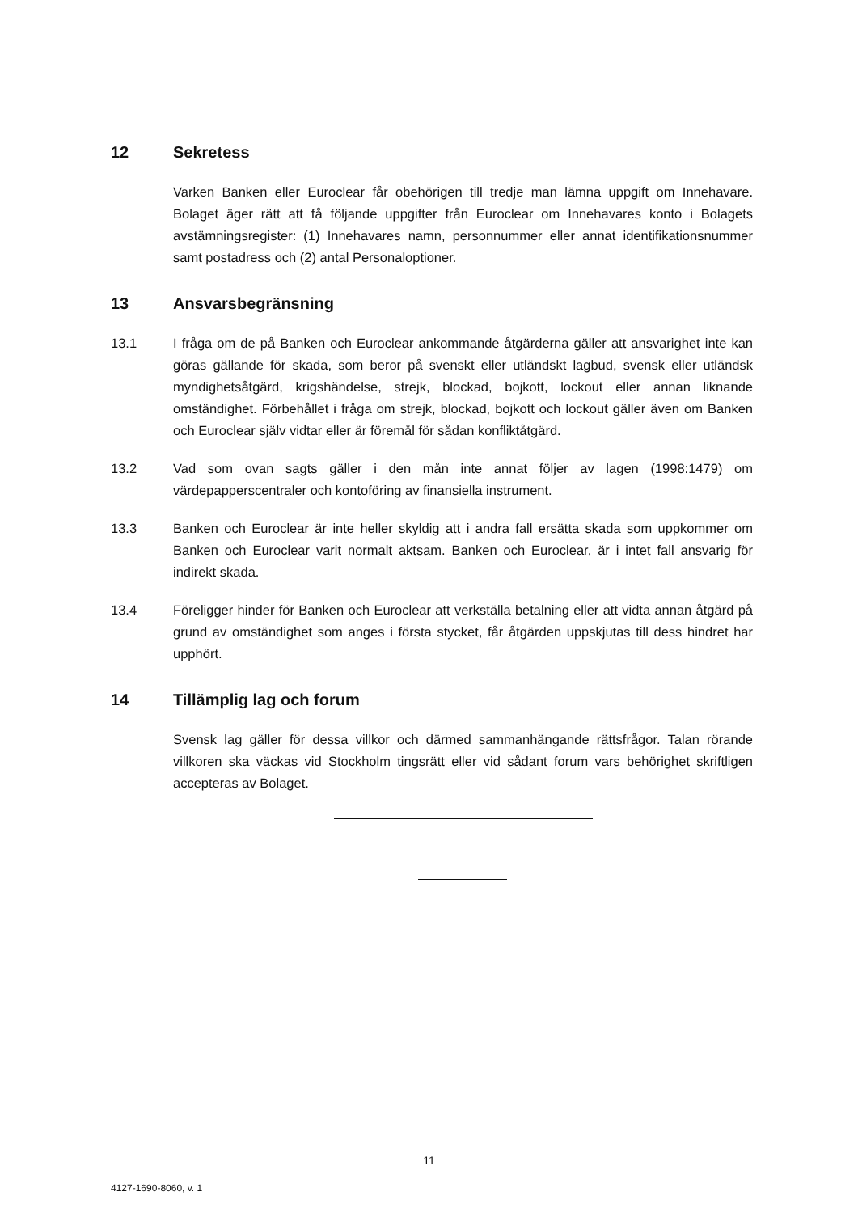12 Sekretess
Varken Banken eller Euroclear får obehörigen till tredje man lämna uppgift om Innehavare. Bolaget äger rätt att få följande uppgifter från Euroclear om Innehavares konto i Bolagets avstämningsregister: (1) Innehavares namn, personnummer eller annat identifikationsnummer samt postadress och (2) antal Personaloptioner.
13 Ansvarsbegränsning
13.1 I fråga om de på Banken och Euroclear ankommande åtgärderna gäller att ansvarighet inte kan göras gällande för skada, som beror på svenskt eller utländskt lagbud, svensk eller utländsk myndighetsåtgärd, krigshändelse, strejk, blockad, bojkott, lockout eller annan liknande omständighet. Förbehållet i fråga om strejk, blockad, bojkott och lockout gäller även om Banken och Euroclear själv vidtar eller är föremål för sådan konfliktåtgärd.
13.2 Vad som ovan sagts gäller i den mån inte annat följer av lagen (1998:1479) om värdepapperscentraler och kontoföring av finansiella instrument.
13.3 Banken och Euroclear är inte heller skyldig att i andra fall ersätta skada som uppkommer om Banken och Euroclear varit normalt aktsam. Banken och Euroclear, är i intet fall ansvarig för indirekt skada.
13.4 Föreligger hinder för Banken och Euroclear att verkställa betalning eller att vidta annan åtgärd på grund av omständighet som anges i första stycket, får åtgärden uppskjutas till dess hindret har upphört.
14 Tillämplig lag och forum
Svensk lag gäller för dessa villkor och därmed sammanhängande rättsfrågor. Talan rörande villkoren ska väckas vid Stockholm tingsrätt eller vid sådant forum vars behörighet skriftligen accepteras av Bolaget.
11
4127-1690-8060, v. 1